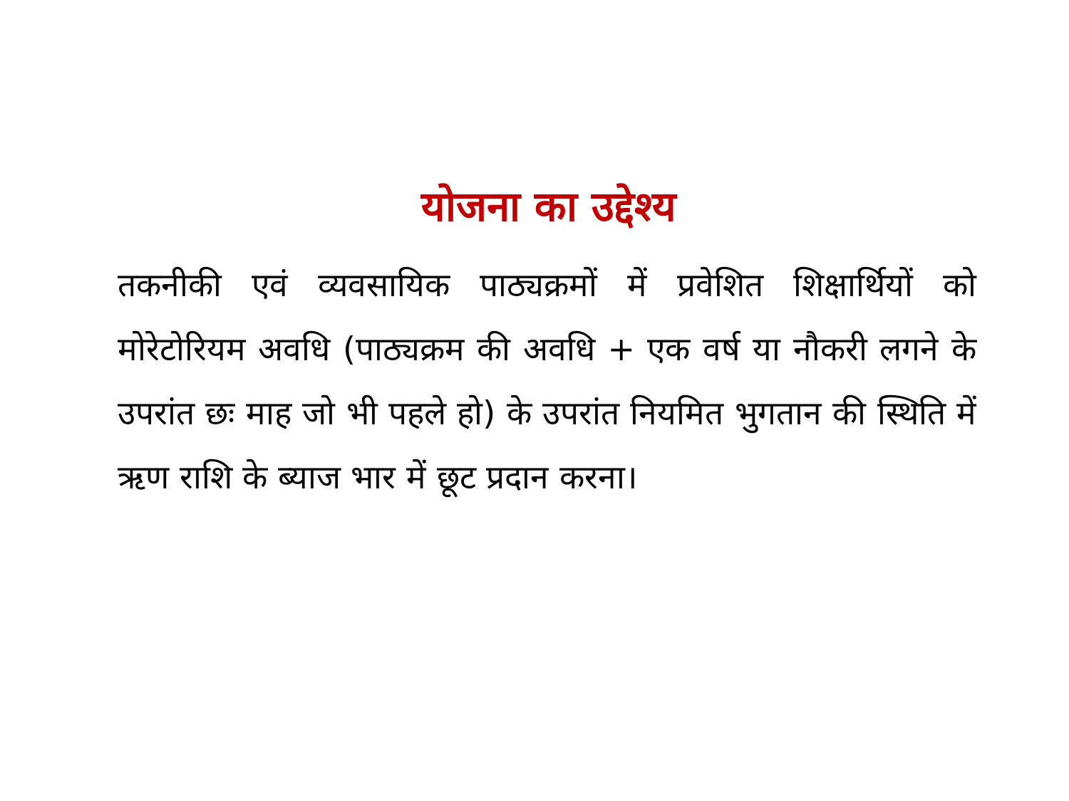योजना का उद्देश्य
तकनीकी एवं व्यवसायिक पाठ्यक्रमों में प्रवेशित शिक्षार्थियों को मोरेटोरियम अवधि (पाठ्यक्रम की अवधि + एक वर्ष या नौकरी लगने के उपरांत छः माह जो भी पहले हो) के उपरांत नियमित भुगतान की स्थिति में ऋण राशि के ब्याज भार में छूट प्रदान करना।